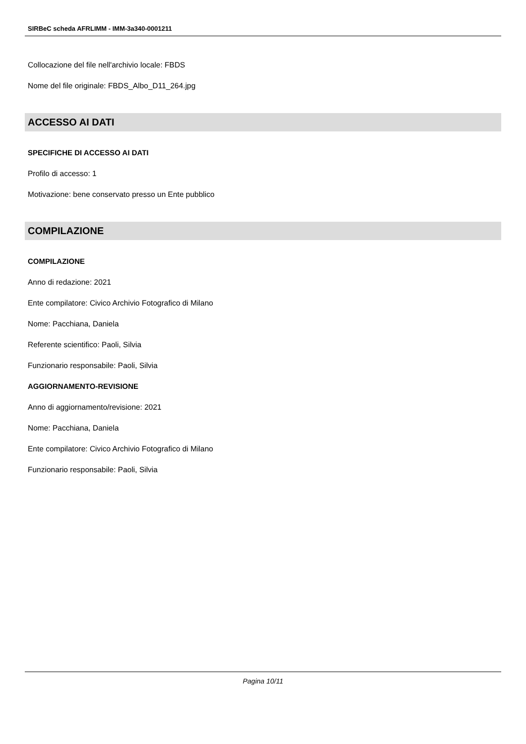SIRBeC scheda AFRLIMM - IMM-3a340-0001211
Collocazione del file nell'archivio locale: FBDS
Nome del file originale: FBDS_Albo_D11_264.jpg
ACCESSO AI DATI
SPECIFICHE DI ACCESSO AI DATI
Profilo di accesso: 1
Motivazione: bene conservato presso un Ente pubblico
COMPILAZIONE
COMPILAZIONE
Anno di redazione: 2021
Ente compilatore: Civico Archivio Fotografico di Milano
Nome: Pacchiana, Daniela
Referente scientifico: Paoli, Silvia
Funzionario responsabile: Paoli, Silvia
AGGIORNAMENTO-REVISIONE
Anno di aggiornamento/revisione: 2021
Nome: Pacchiana, Daniela
Ente compilatore: Civico Archivio Fotografico di Milano
Funzionario responsabile: Paoli, Silvia
Pagina 10/11